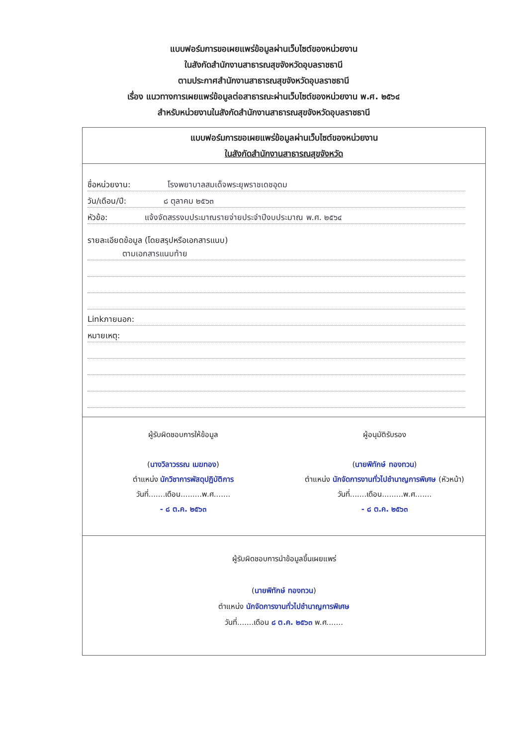แบบฟอร์มการขอเผยแพร่ข้อมูลผ่านเว็บไซต์ของหน่วยงาน
ในสังกัดสำนักงานสาธารณสุขจังหวัดอุบลราชธานี
ตามประกาศสำนักงานสาธารณสุขจังหวัดอุบลราชธานี
เรื่อง แนวทางการเผยแพร่ข้อมูลต่อสาธารณะผ่านเว็บไซต์ของหน่วยงาน พ.ศ. ๒๕๖๔
สำหรับหน่วยงานในสังกัดสำนักงานสาธารณสุขจังหวัดอุบลราชธานี
แบบฟอร์มการขอเผยแพร่ข้อมูลผ่านเว็บไซต์ของหน่วยงาน
ในสังกัดสำนักงานสาธารณสุขจังหวัด
ชื่อหน่วยงาน: โรงพยาบาลสมเด็จพระยุพราชเดชอุดม
วัน/เดือน/ปี: ๘ ตุลาคม ๒๕๖๓
หัวข้อ: แจ้งจัดสรรงบประมาณรายจ่ายประจำปีงบประมาณ พ.ศ. ๒๕๖๔
รายละเอียดข้อมูล (โดยสรุปหรือเอกสารแนบ)
ตามเอกสารแนบท้าย
Linkภายนอก:
หมายเหตุ:
ผู้รับผิดชอบการให้ข้อมูล
(นางวิลาวรรณ เมฆทอง)
ตำแหน่ง นักวิชาการพัสดุปฏิบัติการ
วันที่.......เดือน.........พ.ศ.......
- ๘ ต.ค. ๒๕๖๓
ผู้อนุมัติรับรอง
(นายพิทักษ์ ทองทวน)
ตำแหน่ง นักจัดการงานทั่วไปชำนาญการพิเศษ (หัวหน้า)
วันที่.......เดือน.........พ.ศ.......
- ๘ ต.ค. ๒๕๖๓
ผู้รับผิดชอบการนำข้อมูลขึ้นเผยแพร่
(นายพิทักษ์ ทองทวน)
ตำแหน่ง นักจัดการงานทั่วไปชำนาญการพิเศษ
วันที่.......เดือน ๘ ต.ค. ๒๕๖๓ พ.ศ.......